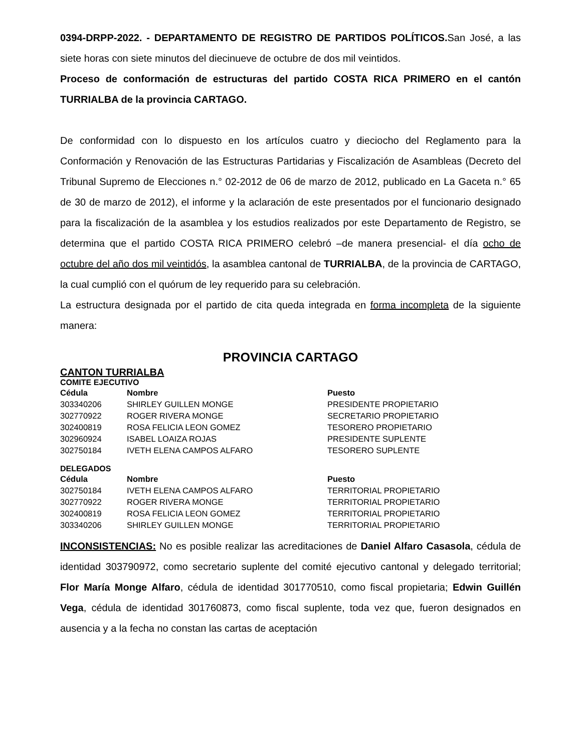0394-DRPP-2022. - DEPARTAMENTO DE REGISTRO DE PARTIDOS POLÍTICOS. San José, a las siete horas con siete minutos del diecinueve de octubre de dos mil veintidos.
Proceso de conformación de estructuras del partido COSTA RICA PRIMERO en el cantón TURRIALBA de la provincia CARTAGO.
De conformidad con lo dispuesto en los artículos cuatro y dieciocho del Reglamento para la Conformación y Renovación de las Estructuras Partidarias y Fiscalización de Asambleas (Decreto del Tribunal Supremo de Elecciones n.° 02-2012 de 06 de marzo de 2012, publicado en La Gaceta n.° 65 de 30 de marzo de 2012), el informe y la aclaración de este presentados por el funcionario designado para la fiscalización de la asamblea y los estudios realizados por este Departamento de Registro, se determina que el partido COSTA RICA PRIMERO celebró –de manera presencial- el día ocho de octubre del año dos mil veintidós, la asamblea cantonal de TURRIALBA, de la provincia de CARTAGO, la cual cumplió con el quórum de ley requerido para su celebración.
La estructura designada por el partido de cita queda integrada en forma incompleta de la siguiente manera:
PROVINCIA CARTAGO
CANTON TURRIALBA
COMITE EJECUTIVO
| Cédula | Nombre | Puesto |
| --- | --- | --- |
| 303340206 | SHIRLEY GUILLEN MONGE | PRESIDENTE PROPIETARIO |
| 302770922 | ROGER RIVERA MONGE | SECRETARIO PROPIETARIO |
| 302400819 | ROSA FELICIA LEON GOMEZ | TESORERO PROPIETARIO |
| 302960924 | ISABEL LOAIZA ROJAS | PRESIDENTE SUPLENTE |
| 302750184 | IVETH ELENA CAMPOS ALFARO | TESORERO SUPLENTE |
DELEGADOS
| Cédula | Nombre | Puesto |
| --- | --- | --- |
| 302750184 | IVETH ELENA CAMPOS ALFARO | TERRITORIAL PROPIETARIO |
| 302770922 | ROGER RIVERA MONGE | TERRITORIAL PROPIETARIO |
| 302400819 | ROSA FELICIA LEON GOMEZ | TERRITORIAL PROPIETARIO |
| 303340206 | SHIRLEY GUILLEN MONGE | TERRITORIAL PROPIETARIO |
INCONSISTENCIAS: No es posible realizar las acreditaciones de Daniel Alfaro Casasola, cédula de identidad 303790972, como secretario suplente del comité ejecutivo cantonal y delegado territorial; Flor María Monge Alfaro, cédula de identidad 301770510, como fiscal propietaria; Edwin Guillén Vega, cédula de identidad 301760873, como fiscal suplente, toda vez que, fueron designados en ausencia y a la fecha no constan las cartas de aceptación